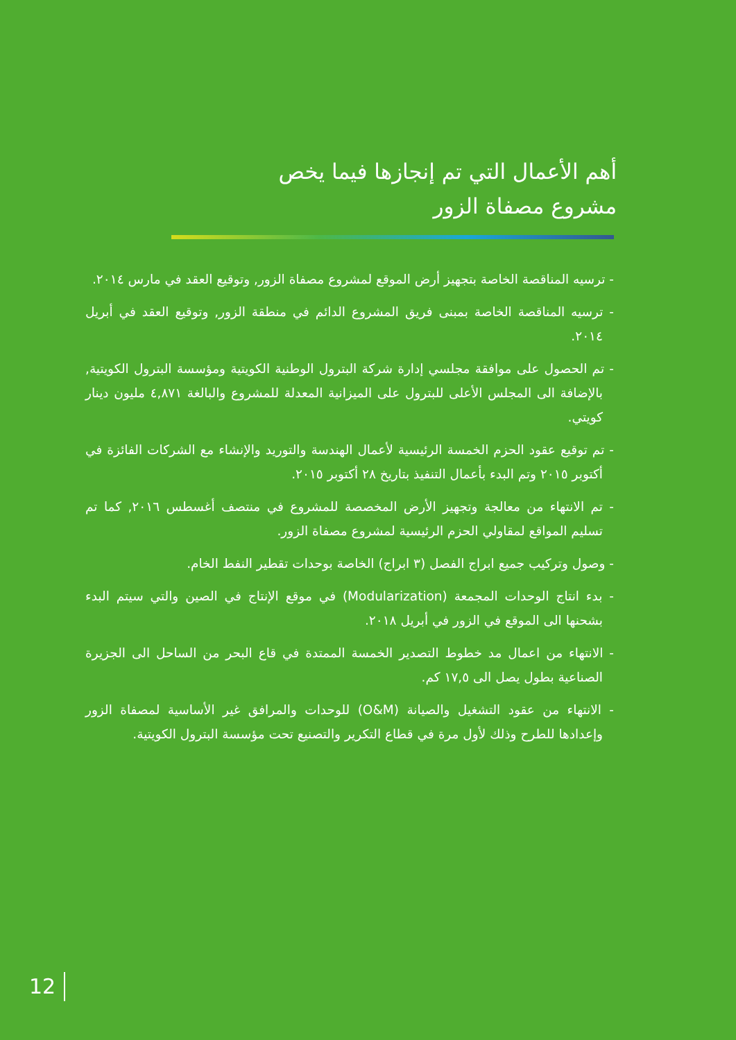أهم الأعمال التي تم إنجازها فيما يخص
مشروع مصفاة الزور
- ترسيه المناقصة الخاصة بتجهيز أرض الموقع لمشروع مصفاة الزور, وتوقيع العقد في مارس ٢٠١٤.
- ترسيه المناقصة الخاصة بمبنى فريق المشروع الدائم في منطقة الزور, وتوقيع العقد في أبريل ٢٠١٤.
- تم الحصول على موافقة مجلسي إدارة شركة البترول الوطنية الكويتية ومؤسسة البترول الكويتية, بالإضافة الى المجلس الأعلى للبترول على الميزانية المعدلة للمشروع والبالغة ٤,٨٧١ مليون دينار كويتي.
- تم توقيع عقود الحزم الخمسة الرئيسية لأعمال الهندسة والتوريد والإنشاء مع الشركات الفائزة في أكتوبر ٢٠١٥ وتم البدء بأعمال التنفيذ بتاريخ ٢٨ أكتوبر ٢٠١٥.
- تم الانتهاء من معالجة وتجهيز الأرض المخصصة للمشروع في منتصف أغسطس ٢٠١٦, كما تم تسليم المواقع لمقاولي الحزم الرئيسية لمشروع مصفاة الزور.
- وصول وتركيب جميع ابراج الفصل (٣ ابراج) الخاصة بوحدات تقطير النفط الخام.
- بدء انتاج الوحدات المجمعة (Modularization) في موقع الإنتاج في الصين والتي سيتم البدء بشحنها الى الموقع في الزور في أبريل ٢٠١٨.
- الانتهاء من اعمال مد خطوط التصدير الخمسة الممتدة في قاع البحر من الساحل الى الجزيرة الصناعية بطول يصل الى ١٧,٥ كم.
- الانتهاء من عقود التشغيل والصيانة (O&M) للوحدات والمرافق غير الأساسية لمصفاة الزور وإعدادها للطرح وذلك لأول مرة في قطاع التكرير والتصنيع تحت مؤسسة البترول الكويتية.
12